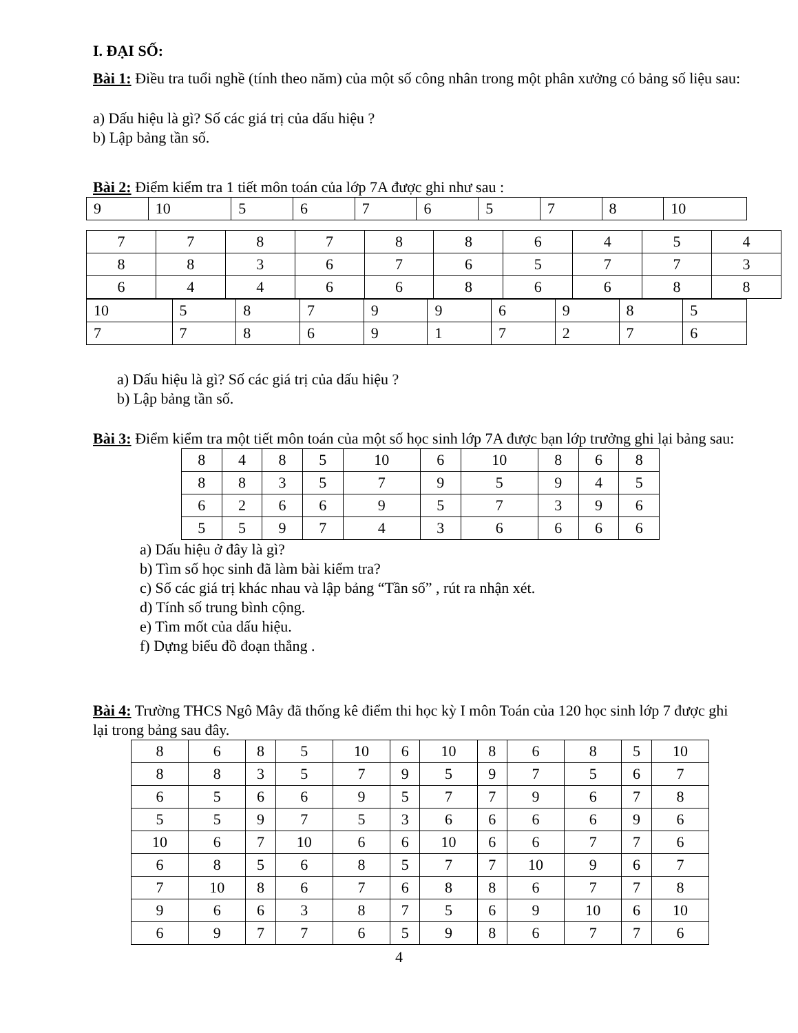I. ĐẠI SỐ:
Bài 1: Điều tra tuổi nghề (tính theo năm) của một số công nhân trong một phân xưởng có bảng số liệu sau:
a) Dấu hiệu là gì? Số các giá trị của dấu hiệu ?
b) Lập bảng tần số.
Bài 2: Điểm kiểm tra 1 tiết môn toán của lớp 7A được ghi như sau :
| 9 | 10 | 5 | 6 | 7 | 6 | 5 | 7 | 8 | 10 |
| 7 | 7 | 8 | 7 | 8 | 8 | 6 | 4 | 5 | 4 |
| 8 | 8 | 3 | 6 | 7 | 6 | 5 | 7 | 7 | 3 |
| 6 | 4 | 4 | 6 | 6 | 8 | 6 | 6 | 8 | 8 |
| 10 | 5 | 8 | 7 | 9 | 9 | 6 | 9 | 8 | 5 |
| 7 | 7 | 8 | 6 | 9 | 1 | 7 | 2 | 7 | 6 |
a) Dấu hiệu là gì? Số các giá trị của dấu hiệu ?
b) Lập bảng tần số.
Bài 3: Điểm kiểm tra một tiết môn toán của một số học sinh lớp 7A được bạn lớp trưởng ghi lại bảng sau:
| 8 | 4 | 8 | 5 | 10 | 6 | 10 | 8 | 6 | 8 |
| 8 | 8 | 3 | 5 | 7 | 9 | 5 | 9 | 4 | 5 |
| 6 | 2 | 6 | 6 | 9 | 5 | 7 | 3 | 9 | 6 |
| 5 | 5 | 9 | 7 | 4 | 3 | 6 | 6 | 6 | 6 |
a) Dấu hiệu ở đây là gì?
b) Tìm số học sinh đã làm bài kiểm tra?
c) Số các giá trị khác nhau và lập bảng “Tần số” , rút ra nhận xét.
d) Tính số trung bình cộng.
e) Tìm mốt của dấu hiệu.
f) Dựng biểu đồ đoạn thẳng .
Bài 4: Trường THCS Ngô Mây đã thống kê điểm thi học kỳ I môn Toán của 120 học sinh lớp 7 được ghi lại trong bảng sau đây.
| 8 | 6 | 8 | 5 | 10 | 6 | 10 | 8 | 6 | 8 | 5 | 10 |
| 8 | 8 | 3 | 5 | 7 | 9 | 5 | 9 | 7 | 5 | 6 | 7 |
| 6 | 5 | 6 | 6 | 9 | 5 | 7 | 7 | 9 | 6 | 7 | 8 |
| 5 | 5 | 9 | 7 | 5 | 3 | 6 | 6 | 6 | 6 | 9 | 6 |
| 10 | 6 | 7 | 10 | 6 | 6 | 10 | 6 | 6 | 7 | 7 | 6 |
| 6 | 8 | 5 | 6 | 8 | 5 | 7 | 7 | 10 | 9 | 6 | 7 |
| 7 | 10 | 8 | 6 | 7 | 6 | 8 | 8 | 6 | 7 | 7 | 8 |
| 9 | 6 | 6 | 3 | 8 | 7 | 5 | 6 | 9 | 10 | 6 | 10 |
| 6 | 9 | 7 | 7 | 6 | 5 | 9 | 8 | 6 | 7 | 7 | 6 |
4